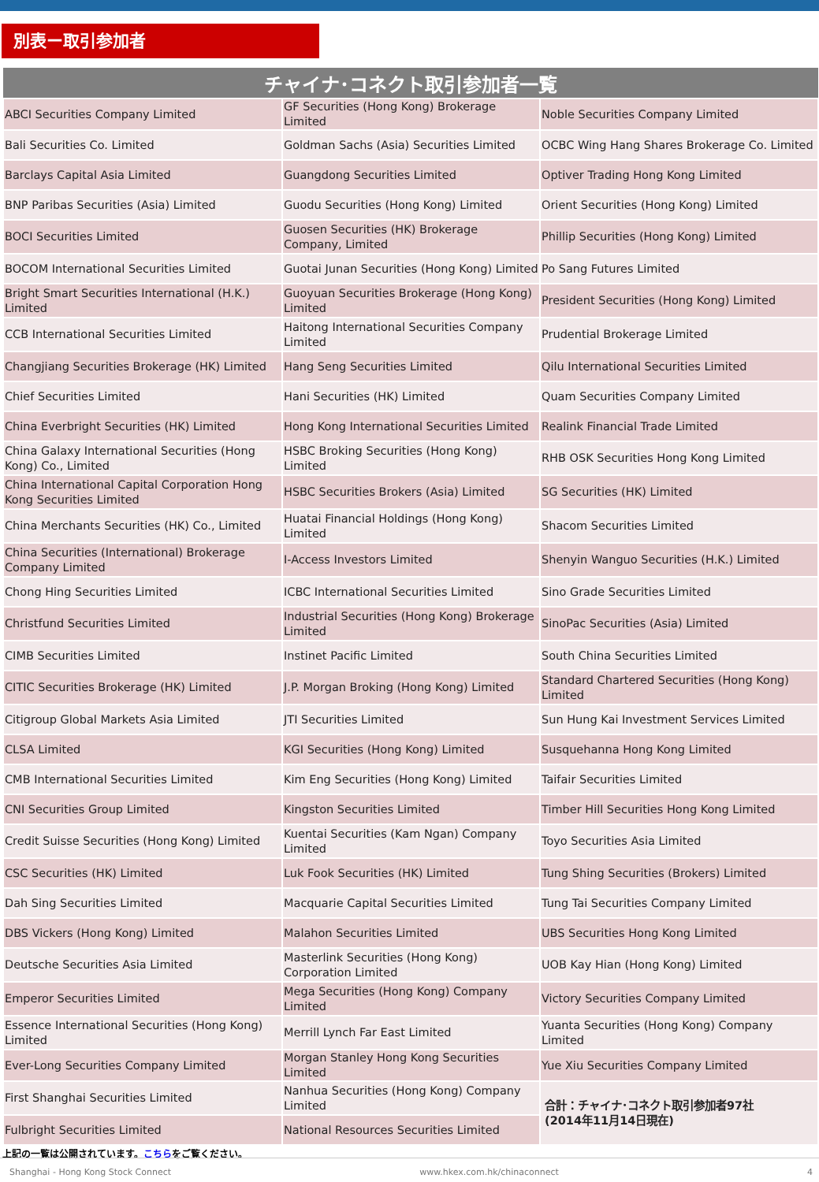別表ー取引参加者
| チャイナ･コネクト取引参加者一覧 | | |
| --- | --- | --- |
| ABCI Securities Company Limited | GF Securities (Hong Kong) Brokerage Limited | Noble Securities Company Limited |
| Bali Securities Co. Limited | Goldman Sachs (Asia) Securities Limited | OCBC Wing Hang Shares Brokerage Co. Limited |
| Barclays Capital Asia Limited | Guangdong Securities Limited | Optiver Trading Hong Kong Limited |
| BNP Paribas Securities (Asia) Limited | Guodu Securities (Hong Kong) Limited | Orient Securities (Hong Kong) Limited |
| BOCI Securities Limited | Guosen Securities (HK) Brokerage Company, Limited | Phillip Securities (Hong Kong) Limited |
| BOCOM International Securities Limited | Guotai Junan Securities (Hong Kong) Limited | Po Sang Futures Limited |
| Bright Smart Securities International (H.K.) Limited | Guoyuan Securities Brokerage (Hong Kong) Limited | President Securities (Hong Kong) Limited |
| CCB International Securities Limited | Haitong International Securities Company Limited | Prudential Brokerage Limited |
| Changjiang Securities Brokerage (HK) Limited | Hang Seng Securities Limited | Qilu International Securities Limited |
| Chief Securities Limited | Hani Securities (HK) Limited | Quam Securities Company Limited |
| China Everbright Securities (HK) Limited | Hong Kong International Securities Limited | Realink Financial Trade Limited |
| China Galaxy International Securities (Hong Kong) Co., Limited | HSBC Broking Securities (Hong Kong) Limited | RHB OSK Securities Hong Kong Limited |
| China International Capital Corporation Hong Kong Securities Limited | HSBC Securities Brokers (Asia) Limited | SG Securities (HK) Limited |
| China Merchants Securities (HK) Co., Limited | Huatai Financial Holdings (Hong Kong) Limited | Shacom Securities Limited |
| China Securities (International) Brokerage Company Limited | I-Access Investors Limited | Shenyin Wanguo Securities (H.K.) Limited |
| Chong Hing Securities Limited | ICBC International Securities Limited | Sino Grade Securities Limited |
| Christfund Securities Limited | Industrial Securities (Hong Kong) Brokerage Limited | SinoPac Securities (Asia) Limited |
| CIMB Securities Limited | Instinet Pacific Limited | South China Securities Limited |
| CITIC Securities Brokerage (HK) Limited | J.P. Morgan Broking (Hong Kong) Limited | Standard Chartered Securities (Hong Kong) Limited |
| Citigroup Global Markets Asia Limited | JTI Securities Limited | Sun Hung Kai Investment Services Limited |
| CLSA Limited | KGI Securities (Hong Kong) Limited | Susquehanna Hong Kong Limited |
| CMB International Securities Limited | Kim Eng Securities (Hong Kong) Limited | Taifair Securities Limited |
| CNI Securities Group Limited | Kingston Securities Limited | Timber Hill Securities Hong Kong Limited |
| Credit Suisse Securities (Hong Kong) Limited | Kuentai Securities (Kam Ngan) Company Limited | Toyo Securities Asia Limited |
| CSC Securities (HK) Limited | Luk Fook Securities (HK) Limited | Tung Shing Securities (Brokers) Limited |
| Dah Sing Securities Limited | Macquarie Capital Securities Limited | Tung Tai Securities Company Limited |
| DBS Vickers (Hong Kong) Limited | Malahon Securities Limited | UBS Securities Hong Kong Limited |
| Deutsche Securities Asia Limited | Masterlink Securities (Hong Kong) Corporation Limited | UOB Kay Hian (Hong Kong) Limited |
| Emperor Securities Limited | Mega Securities (Hong Kong) Company Limited | Victory Securities Company Limited |
| Essence International Securities (Hong Kong) Limited | Merrill Lynch Far East Limited | Yuanta Securities (Hong Kong) Company Limited |
| Ever-Long Securities Company Limited | Morgan Stanley Hong Kong Securities Limited | Yue Xiu Securities Company Limited |
| First Shanghai Securities Limited | Nanhua Securities (Hong Kong) Company Limited | 合計：チャイナ･コネクト取引参加者97社 (2014年11月14日現在) |
| Fulbright Securities Limited | National Resources Securities Limited | |
上記の一覧は公開されています。こちらをご覧ください。
Shanghai - Hong Kong Stock Connect www.hkex.com.hk/chinaconnect 4